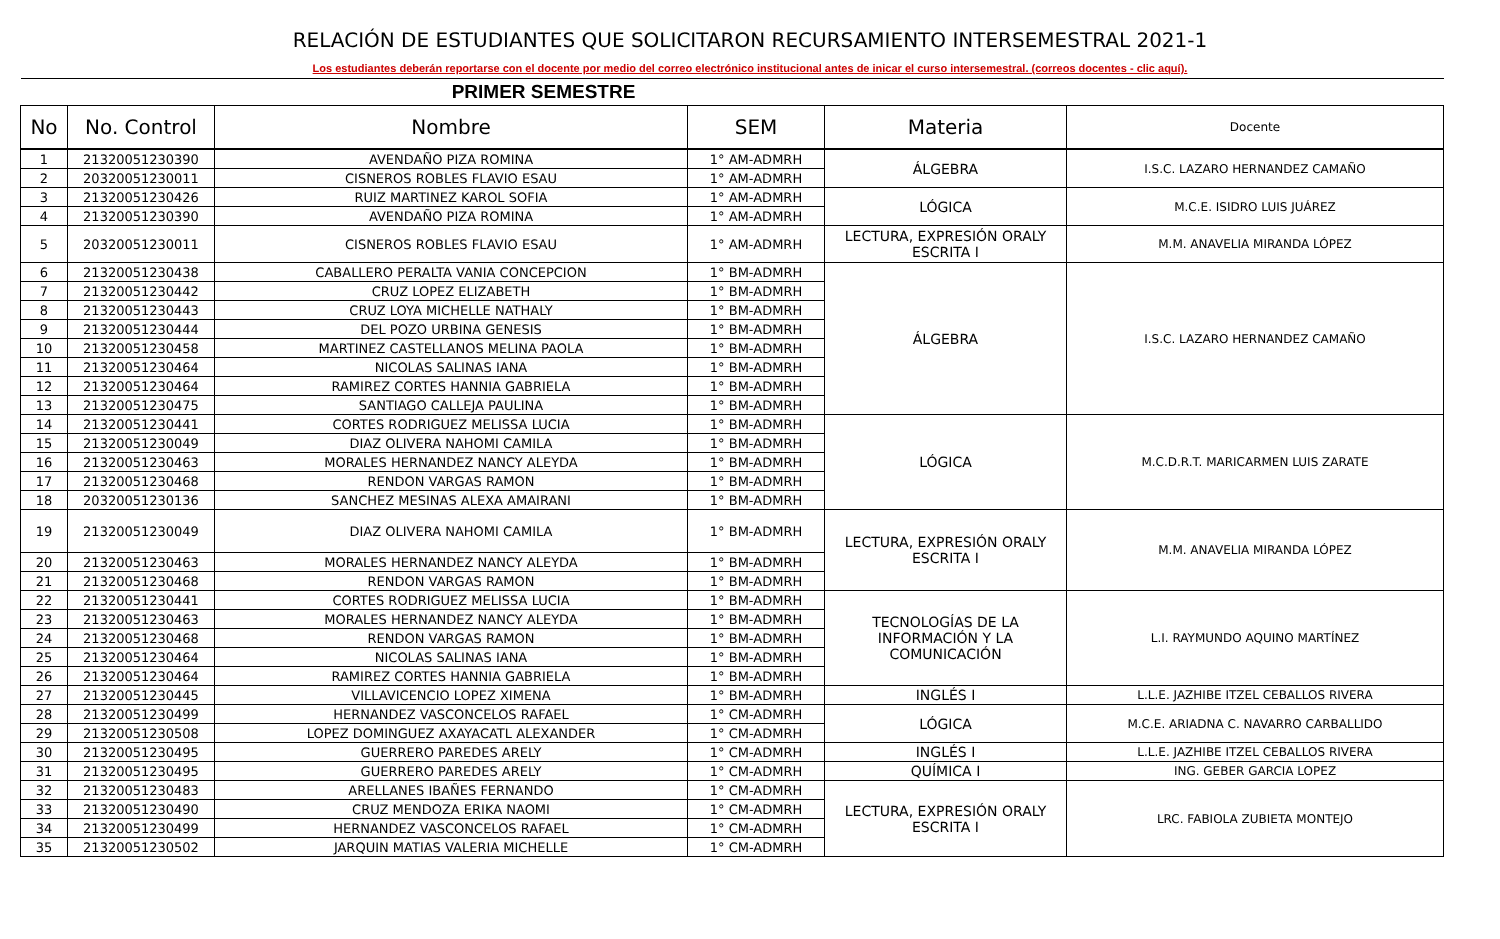RELACIÓN DE ESTUDIANTES QUE SOLICITARON RECURSAMIENTO INTERSEMESTRAL 2021-1
Los estudiantes deberán reportarse con el docente por medio del correo electrónico institucional antes de inicar el curso intersemestral. (correos docentes - clic aquí).
| PRIMER SEMESTRE | | | | | |
| No | No. Control | Nombre | SEM | Materia | Docente |
| 1 | 21320051230390 | AVENDAÑO PIZA ROMINA | 1° AM-ADMRH | ÁLGEBRA | I.S.C. LAZARO HERNANDEZ CAMAÑO |
| 2 | 20320051230011 | CISNEROS ROBLES FLAVIO ESAU | 1° AM-ADMRH | | |
| 3 | 21320051230426 | RUIZ MARTINEZ KAROL SOFIA | 1° AM-ADMRH | LÓGICA | M.C.E. ISIDRO LUIS JUÁREZ |
| 4 | 21320051230390 | AVENDAÑO PIZA ROMINA | 1° AM-ADMRH | | |
| 5 | 20320051230011 | CISNEROS ROBLES FLAVIO ESAU | 1° AM-ADMRH | LECTURA, EXPRESIÓN ORALY ESCRITA I | M.M. ANAVELIA MIRANDA LÓPEZ |
| 6 | 21320051230438 | CABALLERO PERALTA VANIA CONCEPCION | 1° BM-ADMRH | ÁLGEBRA | I.S.C. LAZARO HERNANDEZ CAMAÑO |
| 7 | 21320051230442 | CRUZ LOPEZ ELIZABETH | 1° BM-ADMRH | | |
| 8 | 21320051230443 | CRUZ LOYA MICHELLE NATHALY | 1° BM-ADMRH | | |
| 9 | 21320051230444 | DEL POZO URBINA GENESIS | 1° BM-ADMRH | | |
| 10 | 21320051230458 | MARTINEZ CASTELLANOS MELINA PAOLA | 1° BM-ADMRH | | |
| 11 | 21320051230464 | NICOLAS SALINAS IANA | 1° BM-ADMRH | | |
| 12 | 21320051230464 | RAMIREZ CORTES HANNIA GABRIELA | 1° BM-ADMRH | | |
| 13 | 21320051230475 | SANTIAGO CALLEJA PAULINA | 1° BM-ADMRH | | |
| 14 | 21320051230441 | CORTES RODRIGUEZ MELISSA LUCIA | 1° BM-ADMRH | LÓGICA | M.C.D.R.T. MARICARMEN LUIS ZARATE |
| 15 | 21320051230049 | DIAZ OLIVERA NAHOMI CAMILA | 1° BM-ADMRH | | |
| 16 | 21320051230463 | MORALES HERNANDEZ NANCY ALEYDA | 1° BM-ADMRH | | |
| 17 | 21320051230468 | RENDON VARGAS RAMON | 1° BM-ADMRH | | |
| 18 | 20320051230136 | SANCHEZ MESINAS ALEXA AMAIRANI | 1° BM-ADMRH | | |
| 19 | 21320051230049 | DIAZ OLIVERA NAHOMI CAMILA | 1° BM-ADMRH | LECTURA, EXPRESIÓN ORALY ESCRITA I | M.M. ANAVELIA MIRANDA LÓPEZ |
| 20 | 21320051230463 | MORALES HERNANDEZ NANCY ALEYDA | 1° BM-ADMRH | | |
| 21 | 21320051230468 | RENDON VARGAS RAMON | 1° BM-ADMRH | | |
| 22 | 21320051230441 | CORTES RODRIGUEZ MELISSA LUCIA | 1° BM-ADMRH | TECNOLOGÍAS DE LA INFORMACIÓN Y LA COMUNICACIÓN | L.I. RAYMUNDO AQUINO MARTÍNEZ |
| 23 | 21320051230463 | MORALES HERNANDEZ NANCY ALEYDA | 1° BM-ADMRH | | |
| 24 | 21320051230468 | RENDON VARGAS RAMON | 1° BM-ADMRH | | |
| 25 | 21320051230464 | NICOLAS SALINAS IANA | 1° BM-ADMRH | | |
| 26 | 21320051230464 | RAMIREZ CORTES HANNIA GABRIELA | 1° BM-ADMRH | | |
| 27 | 21320051230445 | VILLAVICENCIO LOPEZ XIMENA | 1° BM-ADMRH | INGLÉS I | L.L.E. JAZHIBE ITZEL CEBALLOS RIVERA |
| 28 | 21320051230499 | HERNANDEZ VASCONCELOS RAFAEL | 1° CM-ADMRH | LÓGICA | M.C.E. ARIADNA C. NAVARRO CARBALLIDO |
| 29 | 21320051230508 | LOPEZ DOMINGUEZ AXAYACATL ALEXANDER | 1° CM-ADMRH | | |
| 30 | 21320051230495 | GUERRERO PAREDES ARELY | 1° CM-ADMRH | INGLÉS I | L.L.E. JAZHIBE ITZEL CEBALLOS RIVERA |
| 31 | 21320051230495 | GUERRERO PAREDES ARELY | 1° CM-ADMRH | QUÍMICA I | ING. GEBER GARCIA LOPEZ |
| 32 | 21320051230483 | ARELLANES IBAÑES FERNANDO | 1° CM-ADMRH | LECTURA, EXPRESIÓN ORALY ESCRITA I | LRC. FABIOLA ZUBIETA MONTEJO |
| 33 | 21320051230490 | CRUZ MENDOZA ERIKA NAOMI | 1° CM-ADMRH | | |
| 34 | 21320051230499 | HERNANDEZ VASCONCELOS RAFAEL | 1° CM-ADMRH | | |
| 35 | 21320051230502 | JARQUIN MATIAS VALERIA MICHELLE | 1° CM-ADMRH | | |